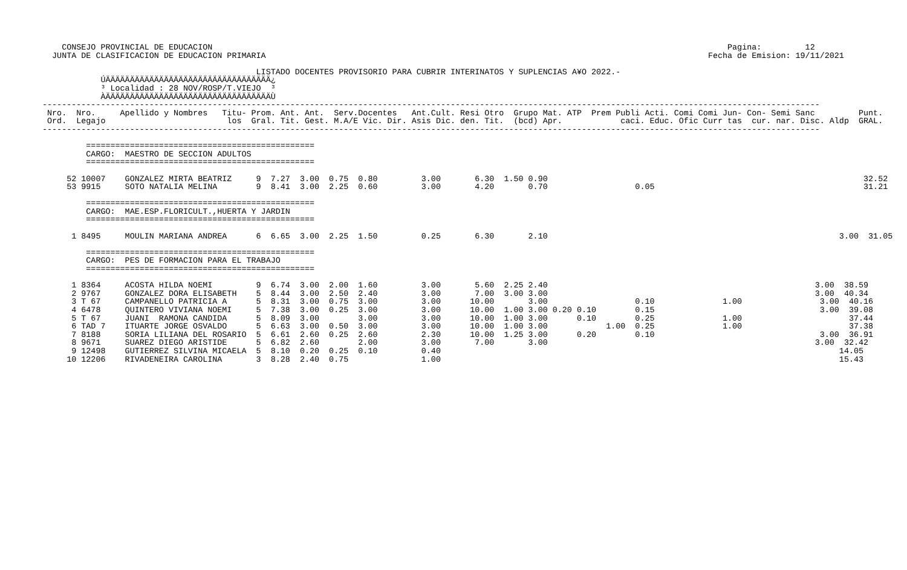CONSEJO PROVINCIAL DE EDUCACION                                                                                                          Pagina:         12
  JUNTA DE CLASIFICACION DE EDUCACION PRIMARIA                                                                                           Fecha de Emision: 19/11/2021

                                            LISTADO DOCENTES PROVISORIO PARA CUBRIR INTERINATOS Y SUPLENCIAS A¥O 2022.-
            ÚÄÄÄÄÄÄÄÄÄÄÄÄÄÄÄÄÄÄÄÄÄÄÄÄÄÄÄÄÄÄÄÄÄÄ¿
            ³ Localidad : 28 NOV/ROSP/T.VIEJO  ³
            ÀÄÄÄÄÄÄÄÄÄÄÄÄÄÄÄÄÄÄÄÄÄÄÄÄÄÄÄÄÄÄÄÄÄÄÙ
----------------------------------------------------------------------------------------------------------------------------------------------------------------
 Nro.  Nro.     Apellido y Nombres   Titu- Prom. Ant. Ant.  Serv.Docentes   Ant.Cult. Resi Otro  Grupo Mat. ATP  Prem Publi Acti. Comi Comi Jun- Con- Semi Sanc         Punt.
 Ord.  Legajo                         los  Gral. Tit. Gest. M.A/E Vic. Dir. Asis Dic. den. Tit.  (bcd) Apr.            caci. Educ. Ofic Curr tas  cur. nar. Disc. Aldp  GRAL.
----------------------------------------------------------------------------------------------------------------------------------------------------------------

         ===============================================
         CARGO:  MAESTRO DE SECCION ADULTOS
         ===============================================

     52 10007    GONZALEZ MIRTA BEATRIZ     9  7.27  3.00  0.75  0.80         3.00       6.30  1.50 0.90                                                                 32.52
     53 9915     SOTO NATALIA MELINA        9  8.41  3.00  2.25  0.60         3.00       4.20       0.70                  0.05                                           31.21

         ===============================================
         CARGO:  MAE.ESP.FLORICULT.,HUERTA Y JARDIN
         ===============================================

      1 8495     MOULIN MARIANA ANDREA      6  6.65  3.00  2.25  1.50         0.25       6.30       2.10                                                            3.00  31.05

         ===============================================
         CARGO:  PES DE FORMACION PARA EL TRABAJO
         ===============================================

      1 8364     ACOSTA HILDA NOEMI         9  6.74  3.00  2.00  1.60         3.00       5.60  2.25 2.40                                                       3.00  38.59
      2 9767     GONZALEZ DORA ELISABETH    5  8.44  3.00  2.50  2.40         3.00       7.00  3.00 3.00                                                       3.00  40.34
      3 T 67     CAMPANELLO PATRICIA A      5  8.31  3.00  0.75  3.00         3.00      10.00       3.00                  0.10              1.00                3.00  40.16
      4 6478     QUINTERO VIVIANA NOEMI     5  7.38  3.00  0.25  3.00         3.00      10.00  1.00 3.00 0.20 0.10        0.15                                  3.00  39.08
      5 T 67     JUANI  RAMONA CANDIDA      5  8.09  3.00        3.00         3.00      10.00  1.00 3.00      0.10        0.25              1.00                      37.44
      6 TAD 7    ITUARTE JORGE OSVALDO      5  6.63  3.00  0.50  3.00         3.00      10.00  1.00 3.00            1.00  0.25              1.00                      37.38
      7 8188     SORIA LILIANA DEL ROSARIO  5  6.61  2.60  0.25  2.60         2.30      10.00  1.25 3.00      0.20        0.10                                  3.00  36.91
      8 9671     SUAREZ DIEGO ARISTIDE      5  6.82  2.60        2.00         3.00       7.00       3.00                                                       3.00  32.42
      9 12498    GUTIERREZ SILVINA MICAELA  5  8.10  0.20  0.25  0.10         0.40                                                                                  14.05
     10 12206    RIVADENEIRA CAROLINA       3  8.28  2.40  0.75               1.00                                                                                  15.43